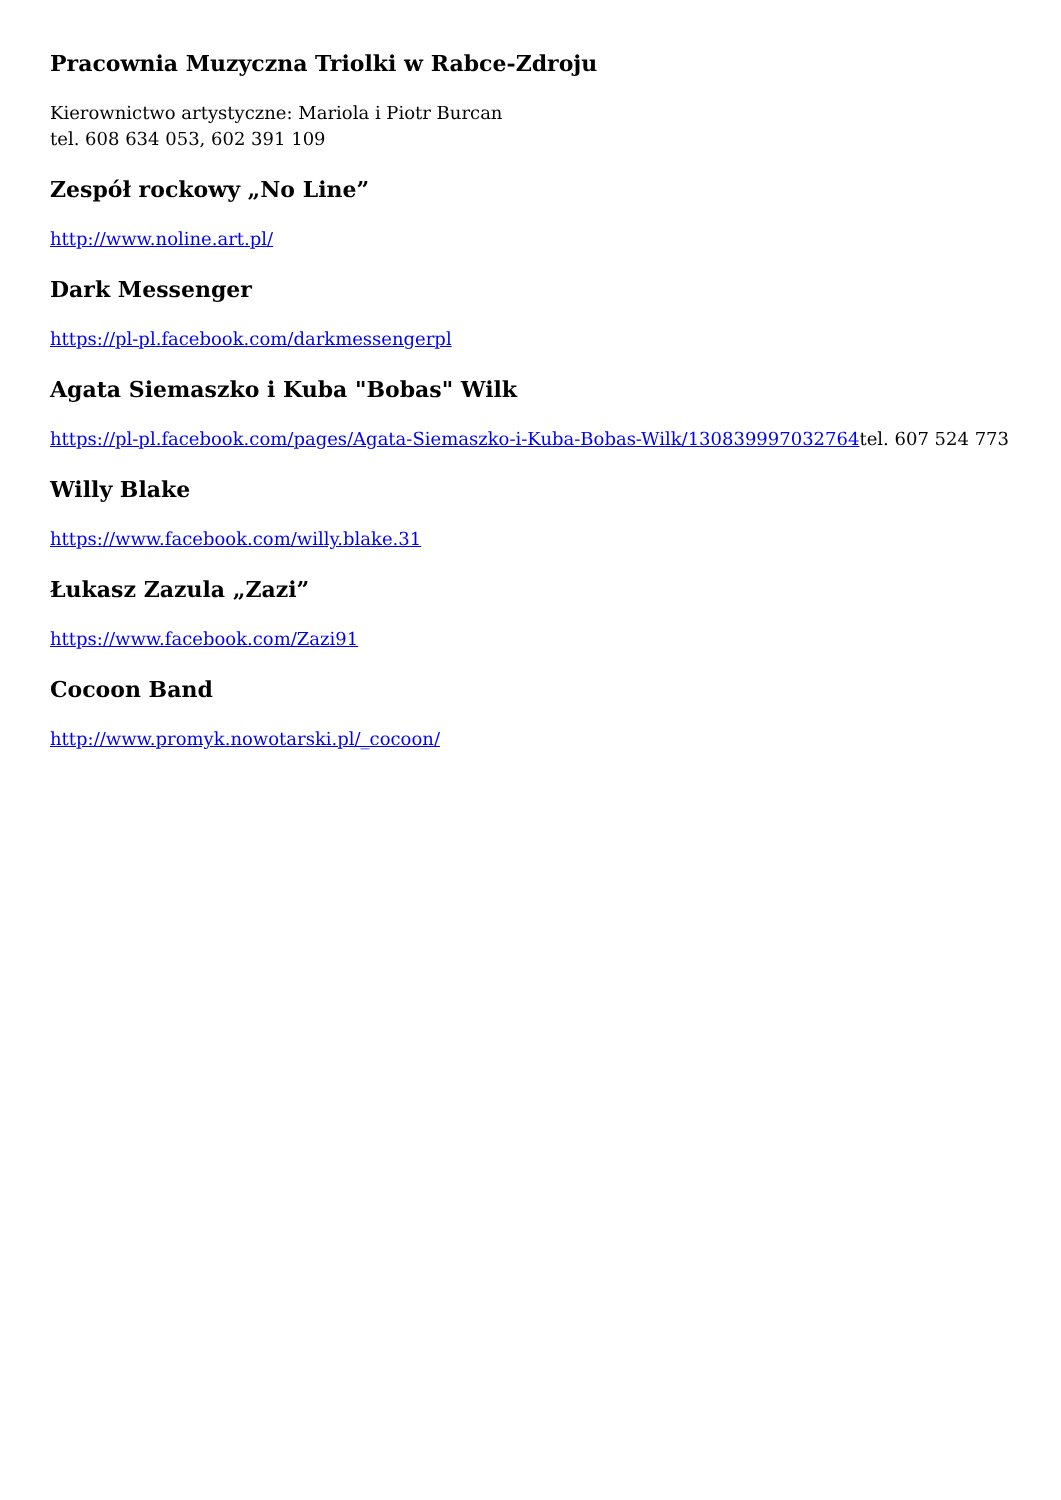Pracownia Muzyczna Triolki w Rabce-Zdroju
Kierownictwo artystyczne: Mariola i Piotr Burcan
tel. 608 634 053, 602 391 109
Zespół rockowy „No Line”
http://www.noline.art.pl/
Dark Messenger
https://pl-pl.facebook.com/darkmessengerpl
Agata Siemaszko i Kuba "Bobas" Wilk
https://pl-pl.facebook.com/pages/Agata-Siemaszko-i-Kuba-Bobas-Wilk/130839997032764tel. 607 524 773
Willy Blake
https://www.facebook.com/willy.blake.31
Łukasz Zazula „Zazi”
https://www.facebook.com/Zazi91
Cocoon Band
http://www.promyk.nowotarski.pl/_cocoon/